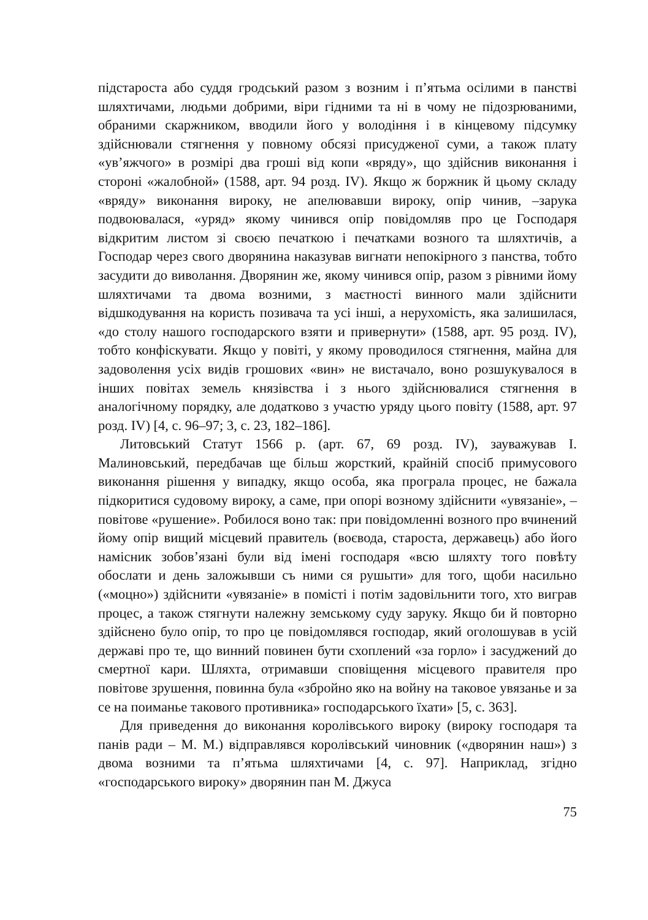підстароста або суддя гродський разом з возним і п’ятьма осілими в панстві шляхтичами, людьми добрими, віри гідними та ні в чому не підозрюваними, обраними скаржником, вводили його у володіння і в кінцевому підсумку здійснювали стягнення у повному обсязі присудженої суми, а також плату «ув’яжчого» в розмірі два гроші від копи «вряду», що здійснив виконання і стороні «жалобной» (1588, арт. 94 розд. IV). Якщо ж боржник й цьому складу «вряду» виконання вироку, не апелювавши вироку, опір чинив, –зарука подвоювалася, «уряд» якому чинився опір повідомляв про це Господаря відкритим листом зі своєю печаткою і печатками возного та шляхтичів, а Господар через свого дворянина наказував вигнати непокірного з панства, тобто засудити до виволання. Дворянин же, якому чинився опір, разом з рівними йому шляхтичами та двома возними, з маєтності винного мали здійснити відшкодування на користь позивача та усі інші, а нерухомість, яка залишилася, «до столу нашого господарского взяти и привернути» (1588, арт. 95 розд. IV), тобто конфіскувати. Якщо у повіті, у якому проводилося стягнення, майна для задоволення усіх видів грошових «вин» не вистачало, воно розшукувалося в інших повітах земель князівства і з нього здійснювалися стягнення в аналогічному порядку, але додатково з участю уряду цього повіту (1588, арт. 97 розд. IV) [4, с. 96–97; 3, с. 23, 182–186].
Литовський Статут 1566 р. (арт. 67, 69 розд. IV), зауважував І. Малиновський, передбачав ще більш жорсткий, крайній спосіб примусового виконання рішення у випадку, якщо особа, яка програла процес, не бажала підкоритися судовому вироку, а саме, при опорі возному здійснити «увязаніе», – повітове «рушение». Робилося воно так: при повідомленні возного про вчинений йому опір вищий місцевий правитель (воєвода, староста, державець) або його намісник зобов’язані були від імені господаря «всю шляхту того повѣту обослати и день заложывши съ ними ся рушыти» для того, щоби насильно («моцно») здійснити «увязаніе» в помісті і потім задовільнити того, хто виграв процес, а також стягнути належну земському суду заруку. Якщо би й повторно здійснено було опір, то про це повідомлявся господар, який оголошував в усій державі про те, що винний повинен бути схоплений «за горло» і засуджений до смертної кари. Шляхта, отримавши сповіщення місцевого правителя про повітове зрушення, повинна була «збройно яко на войну на таковое увязанье и за се на поиманье такового противника» господарського їхати» [5, с. 363].
Для приведення до виконання королівського вироку (вироку господаря та панів ради – М. М.) відправлявся королівський чиновник («дворянин наш») з двома возними та п’ятьма шляхтичами [4, с. 97]. Наприклад, згідно «господарського вироку» дворянин пан М. Джуса
75